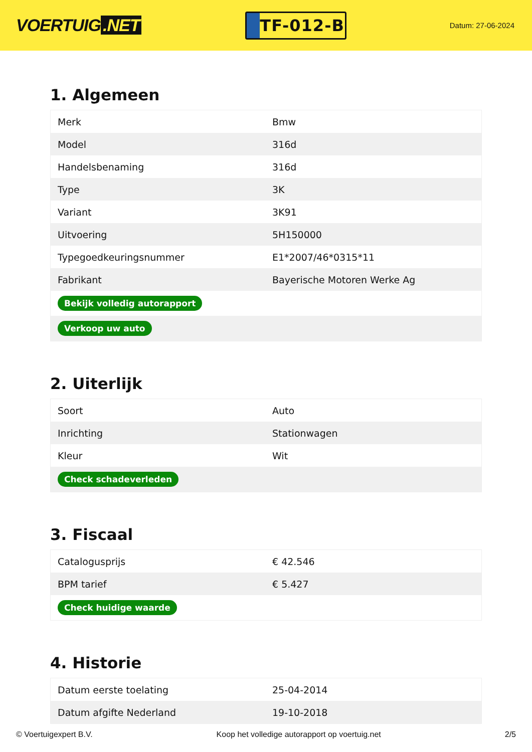VOERTUIG.NET
TF-012-B
Datum: 27-06-2024
1. Algemeen
| Merk | Bmw |
| Model | 316d |
| Handelsbenaming | 316d |
| Type | 3K |
| Variant | 3K91 |
| Uitvoering | 5H150000 |
| Typegoedkeuringsnummer | E1*2007/46*0315*11 |
| Fabrikant | Bayerische Motoren Werke Ag |
| Bekijk volledig autorapport | |
| Verkoop uw auto | |
2. Uiterlijk
| Soort | Auto |
| Inrichting | Stationwagen |
| Kleur | Wit |
| Check schadeverleden | |
3. Fiscaal
| Catalogusprijs | € 42.546 |
| BPM tarief | € 5.427 |
| Check huidige waarde | |
4. Historie
| Datum eerste toelating | 25-04-2014 |
| Datum afgifte Nederland | 19-10-2018 |
© Voertuigexpert B.V. Koop het volledige autorapport op voertuig.net 2/5